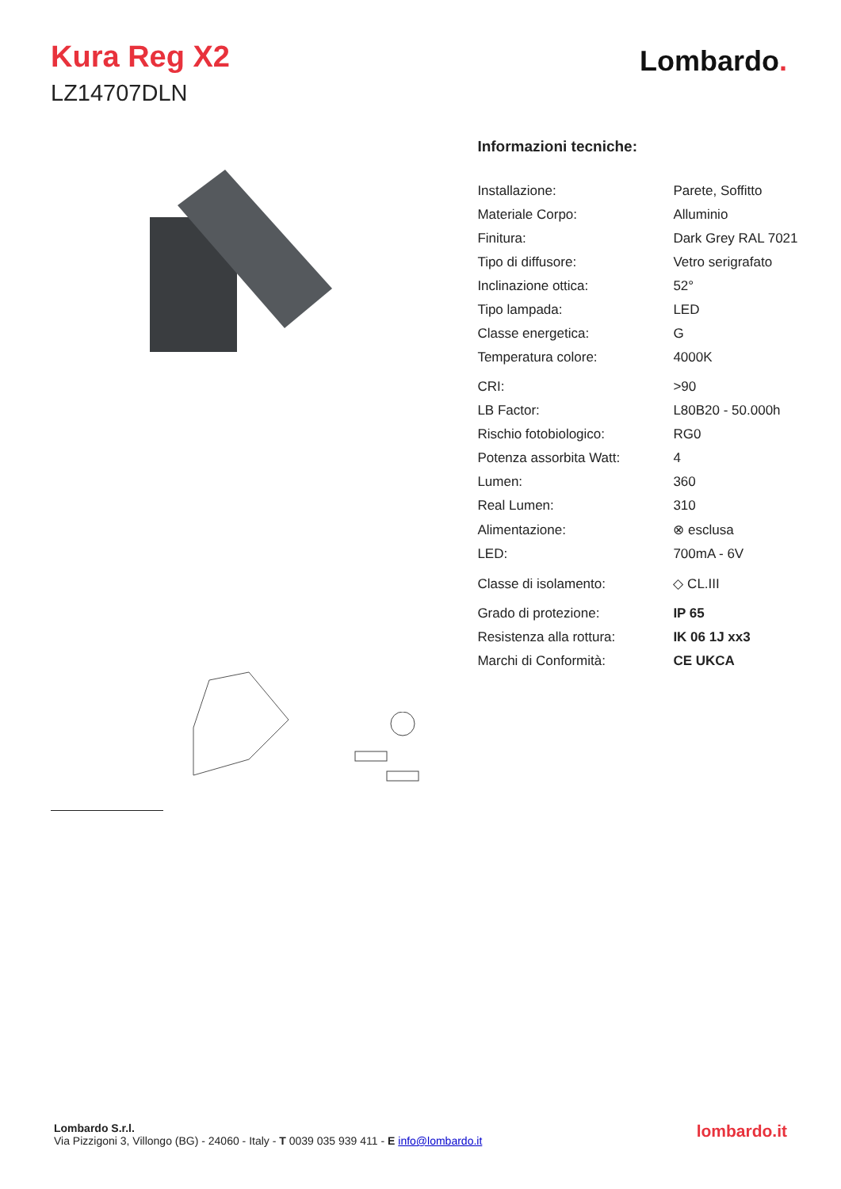Kura Reg X2
LZ14707DLN
Lombardo.
Informazioni tecniche:
| Installazione: | Parete, Soffitto |
| Materiale Corpo: | Alluminio |
| Finitura: | Dark Grey RAL 7021 |
| Tipo di diffusore: | Vetro serigrafato |
| Inclinazione ottica: | 52° |
| Tipo lampada: | LED |
| Classe energetica: | G |
| Temperatura colore: | 4000K |
| CRI: | >90 |
| LB Factor: | L80B20 - 50.000h |
| Rischio fotobiologico: | RG0 |
| Potenza assorbita Watt: | 4 |
| Lumen: | 360 |
| Real Lumen: | 310 |
| Alimentazione: | ⊗ esclusa |
| LED: | 700mA - 6V |
| Classe di isolamento: | ◇ CL.III |
| Grado di protezione: | IP 65 |
| Resistenza alla rottura: | IK 06 1J xx3 |
| Marchi di Conformità: | CE UKCA |
Lombardo S.r.l.
Via Pizzigoni 3, Villongo (BG) - 24060 - Italy - T 0039 035 939 411 - E info@lombardo.it
lombardo.it